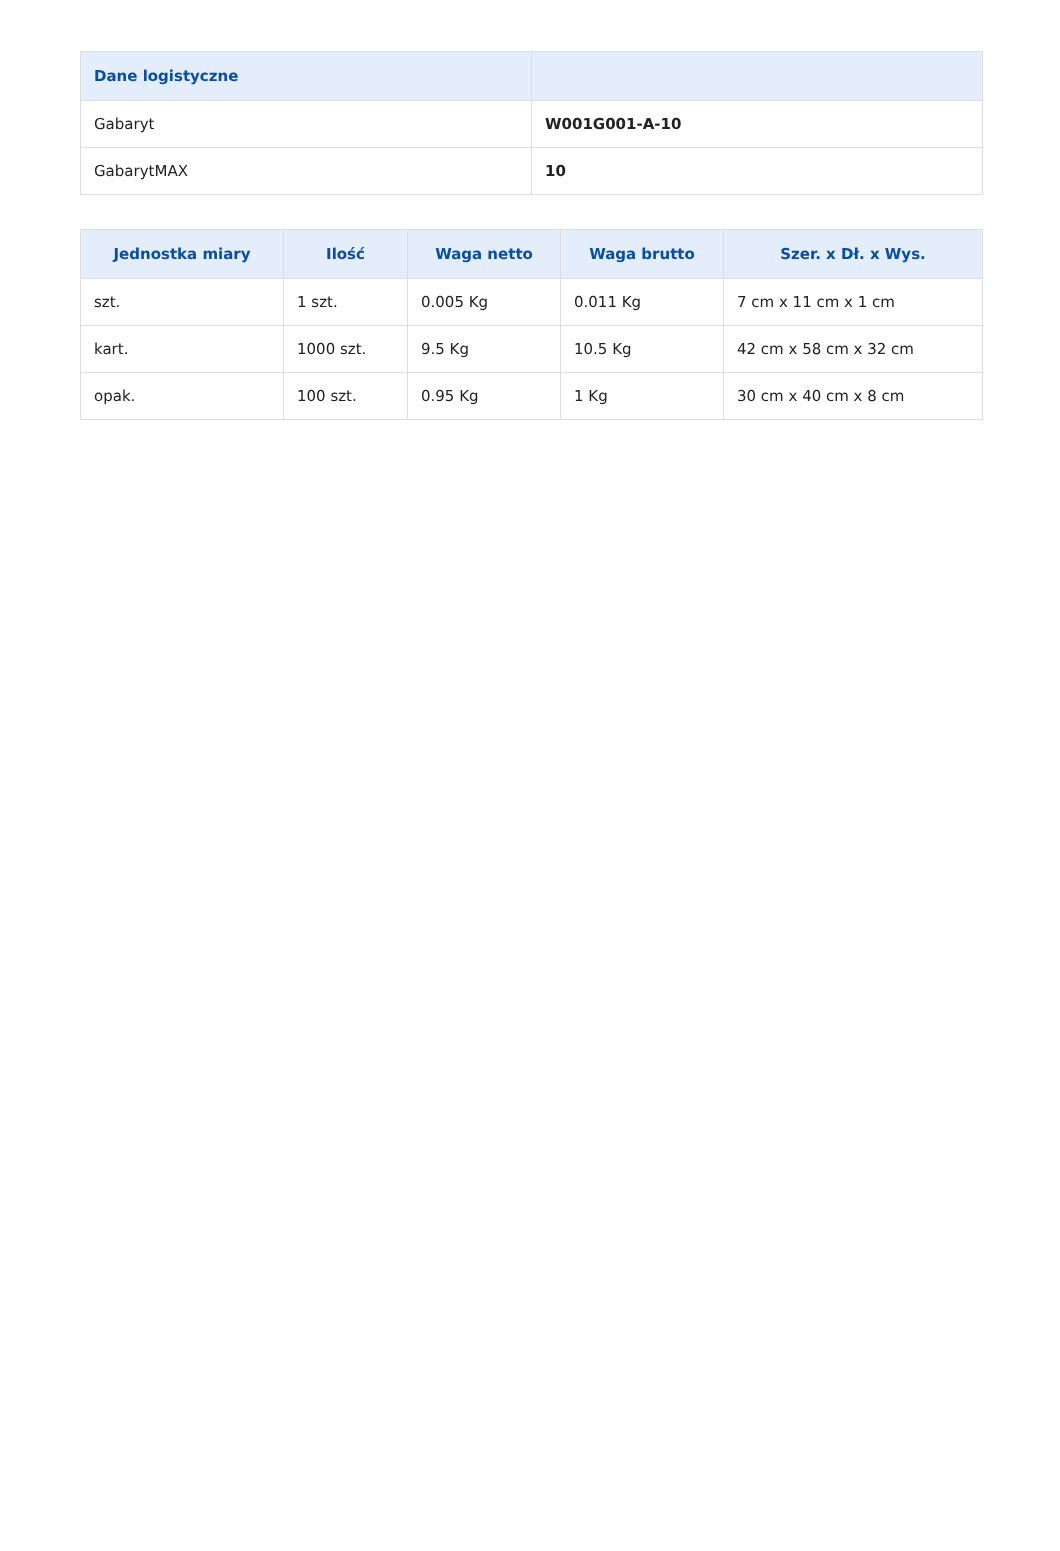| Dane logistyczne | |
| --- | --- |
| Gabaryt | W001G001-A-10 |
| GabarytMAX | 10 |
| Jednostka miary | Ilość | Waga netto | Waga brutto | Szer. x Dł. x Wys. |
| --- | --- | --- | --- | --- |
| szt. | 1 szt. | 0.005 Kg | 0.011 Kg | 7 cm x 11 cm x 1 cm |
| kart. | 1000 szt. | 9.5 Kg | 10.5 Kg | 42 cm x 58 cm x 32 cm |
| opak. | 100 szt. | 0.95 Kg | 1 Kg | 30 cm x 40 cm x 8 cm |